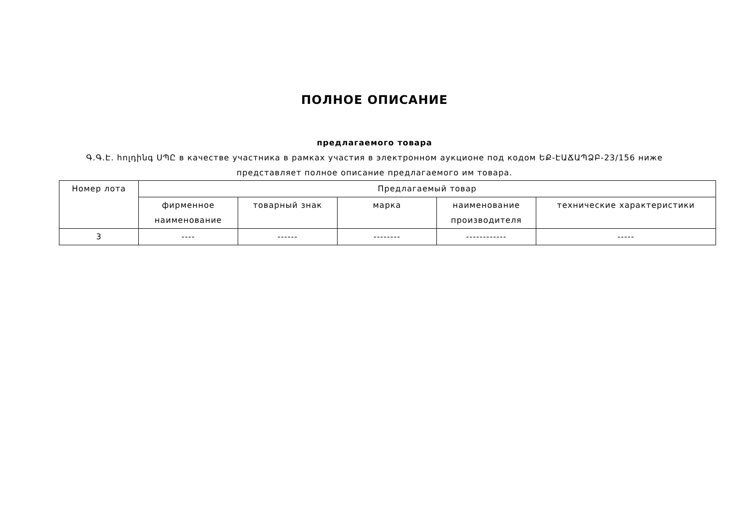ПОЛНОЕ ОПИСАНИЕ
предлагаемого товара
Գ.Գ.Է. հոլդինգ ՍՊԸ в качестве участника в рамках участия в электронном аукционе под кодом ԵՔ-ԷԱՃԱՊՁԲ-23/156 ниже представляет полное описание предлагаемого им товара.
| Номер лота | Предлагаемый товар | | | | |
| --- | --- | --- | --- | --- | --- |
| | фирменное наименование | товарный знак | марка | наименование производителя | технические характеристики |
| 3 | ---- | ------ | -------- | ------------ | ----- |